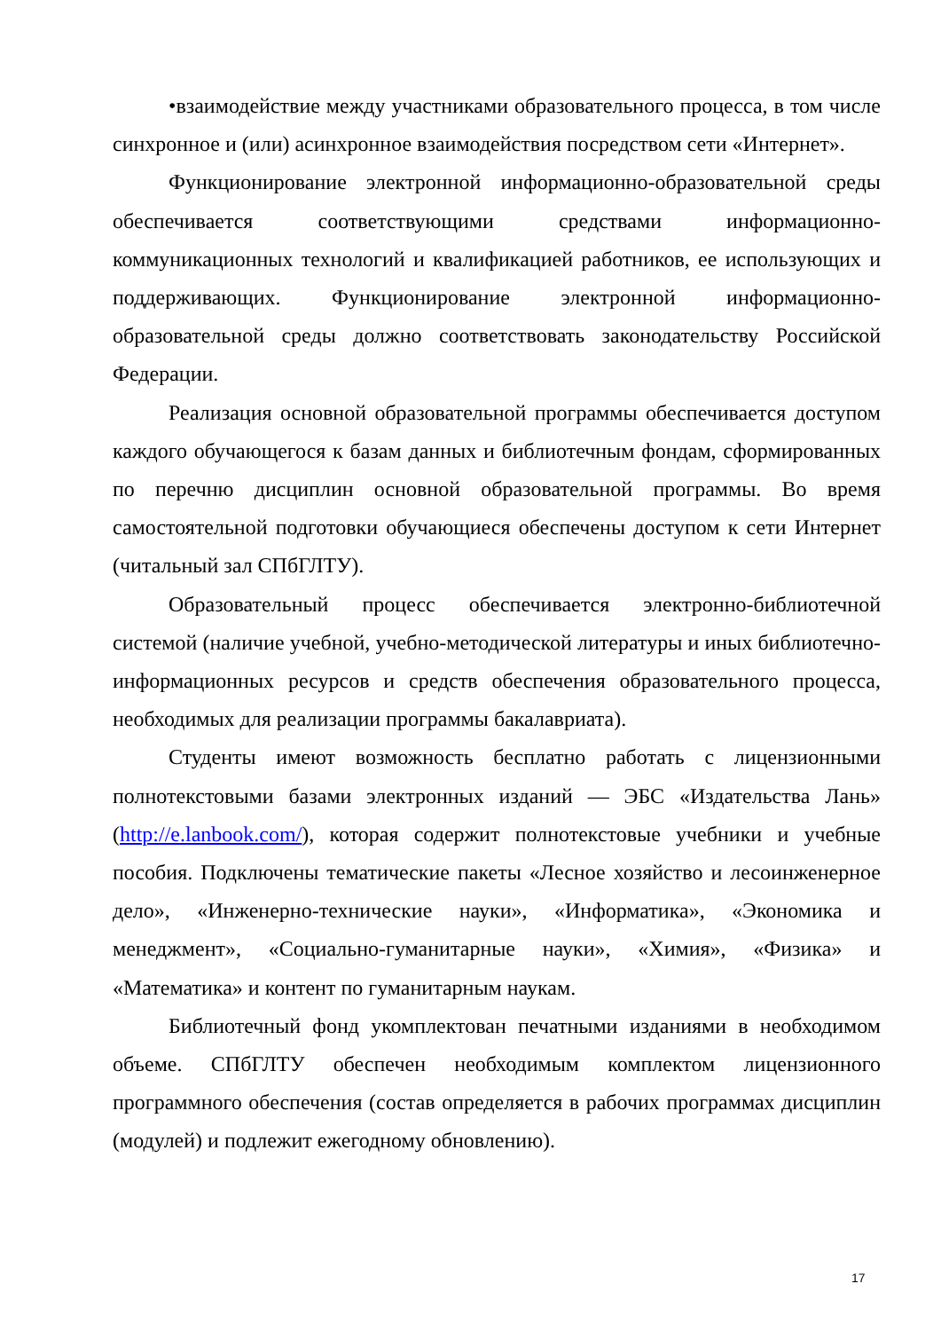•взаимодействие между участниками образовательного процесса, в том числе синхронное и (или) асинхронное взаимодействия посредством сети «Интернет».
Функционирование электронной информационно-образовательной среды обеспечивается соответствующими средствами информационно-коммуникационных технологий и квалификацией работников, ее использующих и поддерживающих. Функционирование электронной информационно-образовательной среды должно соответствовать законодательству Российской Федерации.
Реализация основной образовательной программы обеспечивается доступом каждого обучающегося к базам данных и библиотечным фондам, сформированных по перечню дисциплин основной образовательной программы. Во время самостоятельной подготовки обучающиеся обеспечены доступом к сети Интернет (читальный зал СПбГЛТУ).
Образовательный процесс обеспечивается электронно-библиотечной системой (наличие учебной, учебно-методической литературы и иных библиотечно-информационных ресурсов и средств обеспечения образовательного процесса, необходимых для реализации программы бакалавриата).
Студенты имеют возможность бесплатно работать с лицензионными полнотекстовыми базами электронных изданий — ЭБС «Издательства Лань» (http://e.lanbook.com/), которая содержит полнотекстовые учебники и учебные пособия. Подключены тематические пакеты «Лесное хозяйство и лесоинженерное дело», «Инженерно-технические науки», «Информатика», «Экономика и менеджмент», «Социально-гуманитарные науки», «Химия», «Физика» и «Математика» и контент по гуманитарным наукам.
Библиотечный фонд укомплектован печатными изданиями в необходимом объеме. СПбГЛТУ обеспечен необходимым комплектом лицензионного программного обеспечения (состав определяется в рабочих программах дисциплин (модулей) и подлежит ежегодному обновлению).
17